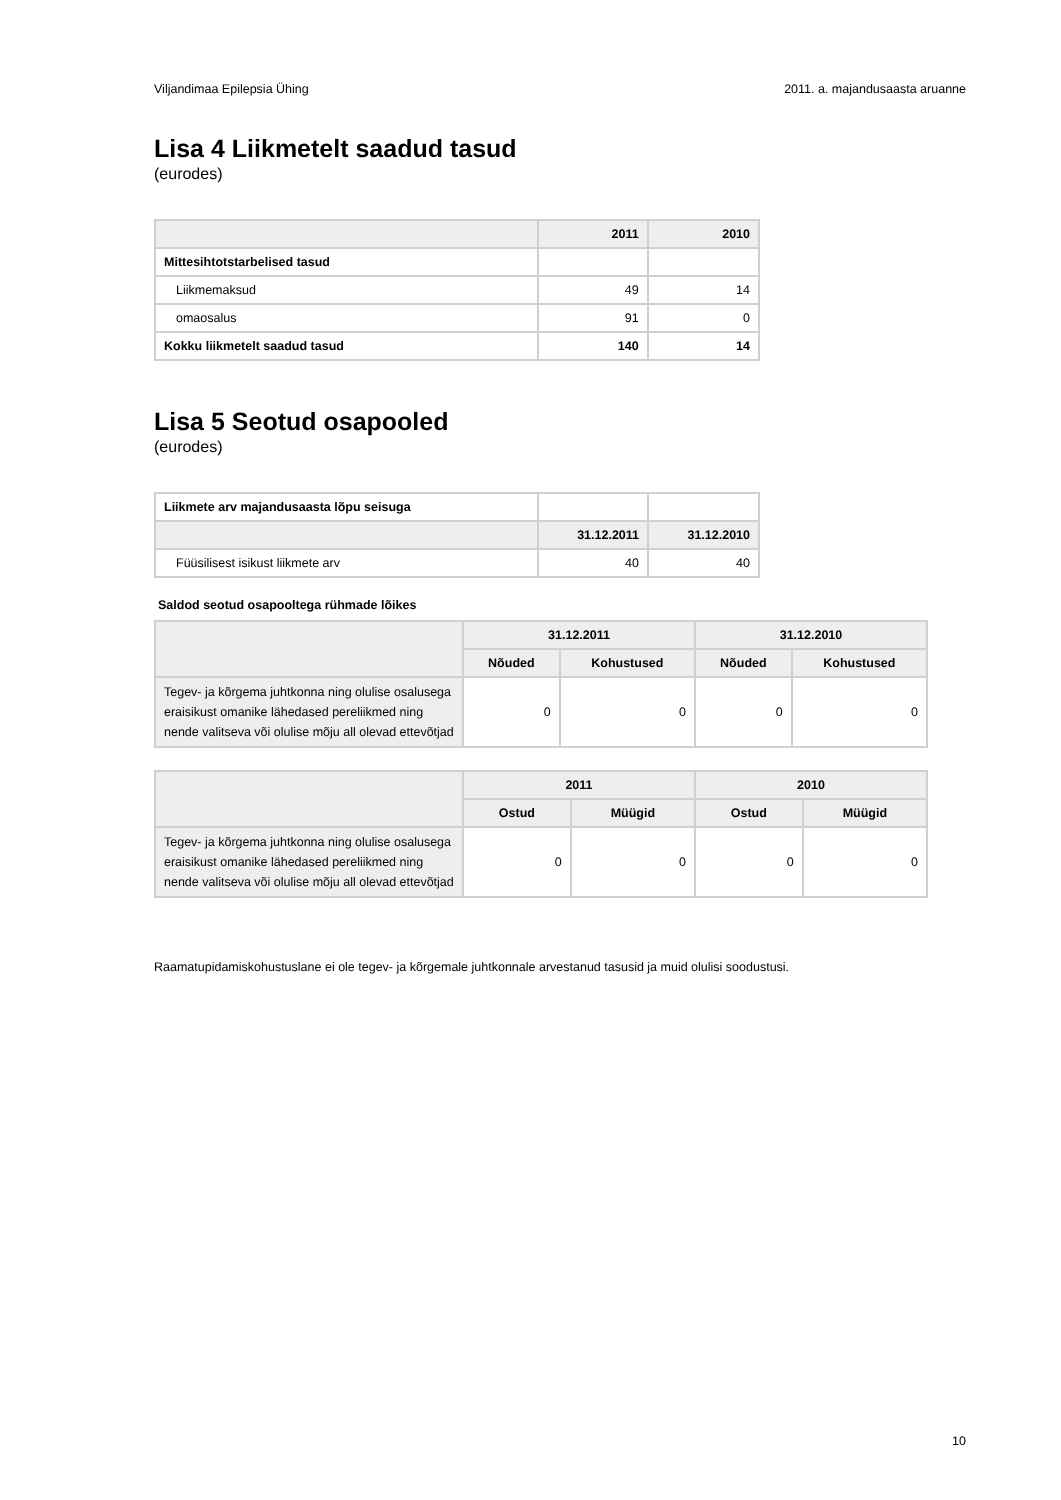Viljandimaa Epilepsia Ühing 2011. a. majandusaasta aruanne
Lisa 4 Liikmetelt saadud tasud
(eurodes)
| | 2011 | 2010 |
| --- | --- | --- |
| Mittesihtotstarbelised tasud | | |
| Liikmemaksud | 49 | 14 |
| omaosalus | 91 | 0 |
| Kokku liikmetelt saadud tasud | 140 | 14 |
Lisa 5 Seotud osapooled
(eurodes)
| Liikmete arv majandusaasta lõpu seisuga | | |
| | 31.12.2011 | 31.12.2010 |
| Füüsilisest isikust liikmete arv | 40 | 40 |
Saldod seotud osapooltega rühmade lõikes
| | 31.12.2011 | | 31.12.2010 | |
| --- | --- | --- | --- | --- |
| | Nõuded | Kohustused | Nõuded | Kohustused |
| Tegev- ja kõrgema juhtkonna ning olulise osalusega eraisikust omanike lähedased pereliikmed ning nende valitseva või olulise mõju all olevad ettevõtjad | 0 | 0 | 0 | 0 |
| | 2011 | | 2010 | |
| --- | --- | --- | --- | --- |
| | Ostud | Müügid | Ostud | Müügid |
| Tegev- ja kõrgema juhtkonna ning olulise osalusega eraisikust omanike lähedased pereliikmed ning nende valitseva või olulise mõju all olevad ettevõtjad | 0 | 0 | 0 | 0 |
Raamatupidamiskohustuslane ei ole tegev- ja kõrgemale juhtkonnale arvestanud tasusid ja muid olulisi soodustusi.
10